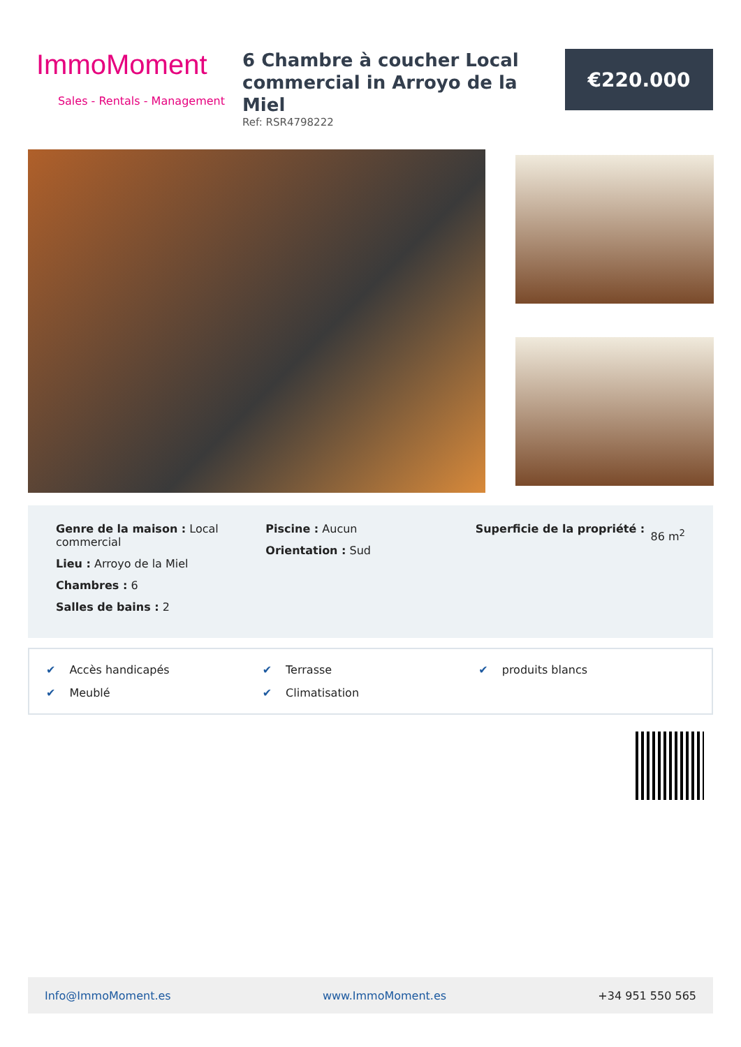ImmoMoment
Sales - Rentals - Management
6 Chambre à coucher Local commercial in Arroyo de la Miel
Ref: RSR4798222
€220.000
Genre de la maison : Local commercial
Lieu : Arroyo de la Miel
Chambres : 6
Salles de bains : 2
Piscine : Aucun
Orientation : Sud
Superficie de la propriété :
86 m<sup>2</sup>
✔ Accès handicapés
✔ Terrasse
✔ produits blancs
✔ Meublé
✔ Climatisation
Info@ImmoMoment.es www.ImmoMoment.es +34 951 550 565